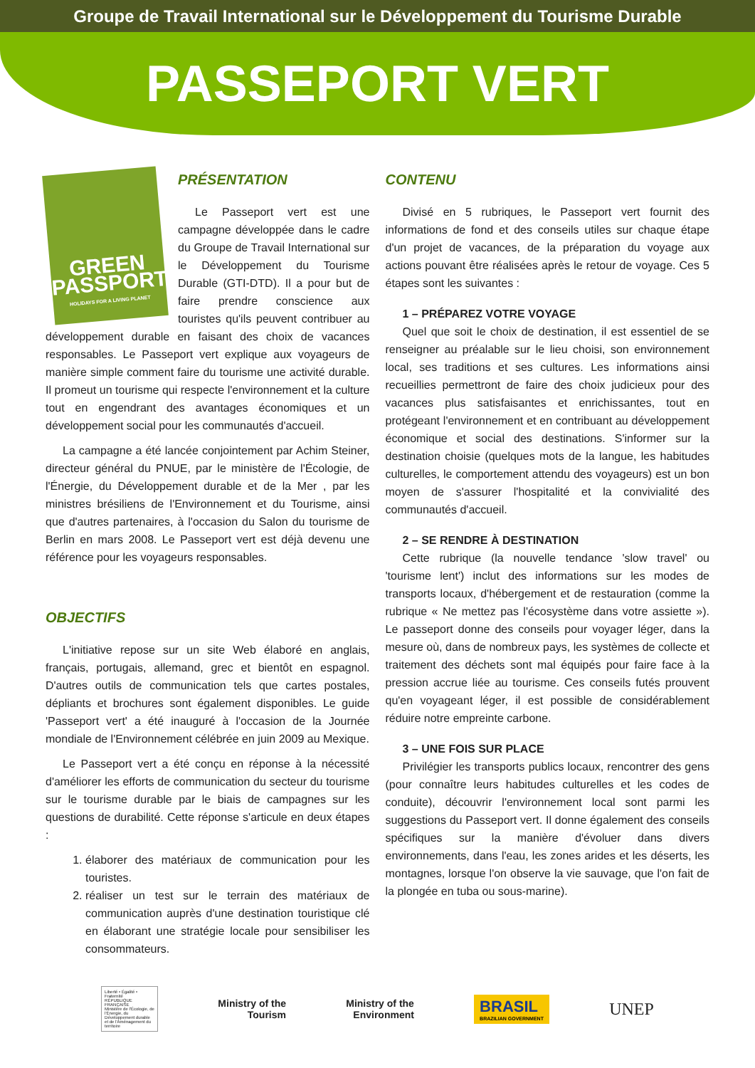Groupe de Travail International sur le Développement du Tourisme Durable
PASSEPORT VERT
GREEN PASSPORT
HOLIDAYS FOR A LIVING PLANET
PRÉSENTATION
Le Passeport vert est une campagne développée dans le cadre du Groupe de Travail International sur le Développement du Tourisme Durable (GTI-DTD). Il a pour but de faire prendre conscience aux touristes qu'ils peuvent contribuer au développement durable en faisant des choix de vacances responsables. Le Passeport vert explique aux voyageurs de manière simple comment faire du tourisme une activité durable. Il promeut un tourisme qui respecte l'environnement et la culture tout en engendrant des avantages économiques et un développement social pour les communautés d'accueil.
La campagne a été lancée conjointement par Achim Steiner, directeur général du PNUE, par le ministère de l'Écologie, de l'Énergie, du Développement durable et de la Mer , par les ministres brésiliens de l'Environnement et du Tourisme, ainsi que d'autres partenaires, à l'occasion du Salon du tourisme de Berlin en mars 2008. Le Passeport vert est déjà devenu une référence pour les voyageurs responsables.
OBJECTIFS
L'initiative repose sur un site Web élaboré en anglais, français, portugais, allemand, grec et bientôt en espagnol. D'autres outils de communication tels que cartes postales, dépliants et brochures sont également disponibles. Le guide 'Passeport vert' a été inauguré à l'occasion de la Journée mondiale de l'Environnement célébrée en juin 2009 au Mexique.
Le Passeport vert a été conçu en réponse à la nécessité d'améliorer les efforts de communication du secteur du tourisme sur le tourisme durable par le biais de campagnes sur les questions de durabilité. Cette réponse s'articule en deux étapes :
1. élaborer des matériaux de communication pour les touristes.
2. réaliser un test sur le terrain des matériaux de communication auprès d'une destination touristique clé en élaborant une stratégie locale pour sensibiliser les consommateurs.
CONTENU
Divisé en 5 rubriques, le Passeport vert fournit des informations de fond et des conseils utiles sur chaque étape d'un projet de vacances, de la préparation du voyage aux actions pouvant être réalisées après le retour de voyage. Ces 5 étapes sont les suivantes :
1 – PRÉPAREZ VOTRE VOYAGE
Quel que soit le choix de destination, il est essentiel de se renseigner au préalable sur le lieu choisi, son environnement local, ses traditions et ses cultures. Les informations ainsi recueillies permettront de faire des choix judicieux pour des vacances plus satisfaisantes et enrichissantes, tout en protégeant l'environnement et en contribuant au développement économique et social des destinations. S'informer sur la destination choisie (quelques mots de la langue, les habitudes culturelles, le comportement attendu des voyageurs) est un bon moyen de s'assurer l'hospitalité et la convivialité des communautés d'accueil.
2 – SE RENDRE À DESTINATION
Cette rubrique (la nouvelle tendance 'slow travel' ou 'tourisme lent') inclut des informations sur les modes de transports locaux, d'hébergement et de restauration (comme la rubrique « Ne mettez pas l'écosystème dans votre assiette »). Le passeport donne des conseils pour voyager léger, dans la mesure où, dans de nombreux pays, les systèmes de collecte et traitement des déchets sont mal équipés pour faire face à la pression accrue liée au tourisme. Ces conseils futés prouvent qu'en voyageant léger, il est possible de considérablement réduire notre empreinte carbone.
3 – UNE FOIS SUR PLACE
Privilégier les transports publics locaux, rencontrer des gens (pour connaître leurs habitudes culturelles et les codes de conduite), découvrir l'environnement local sont parmi les suggestions du Passeport vert. Il donne également des conseils spécifiques sur la manière d'évoluer dans divers environnements, dans l'eau, les zones arides et les déserts, les montagnes, lorsque l'on observe la vie sauvage, que l'on fait de la plongée en tuba ou sous-marine).
Liberté • Égalité • Fraternité
RÉPUBLIQUE FRANÇAISE
Ministère de l'Écologie, de l'Énergie, du Développement durable et de l'Aménagement du territoire
Ministry of the
Tourism
Ministry of the
Environment
BRASIL
BRAZILIAN GOVERNMENT
UNEP